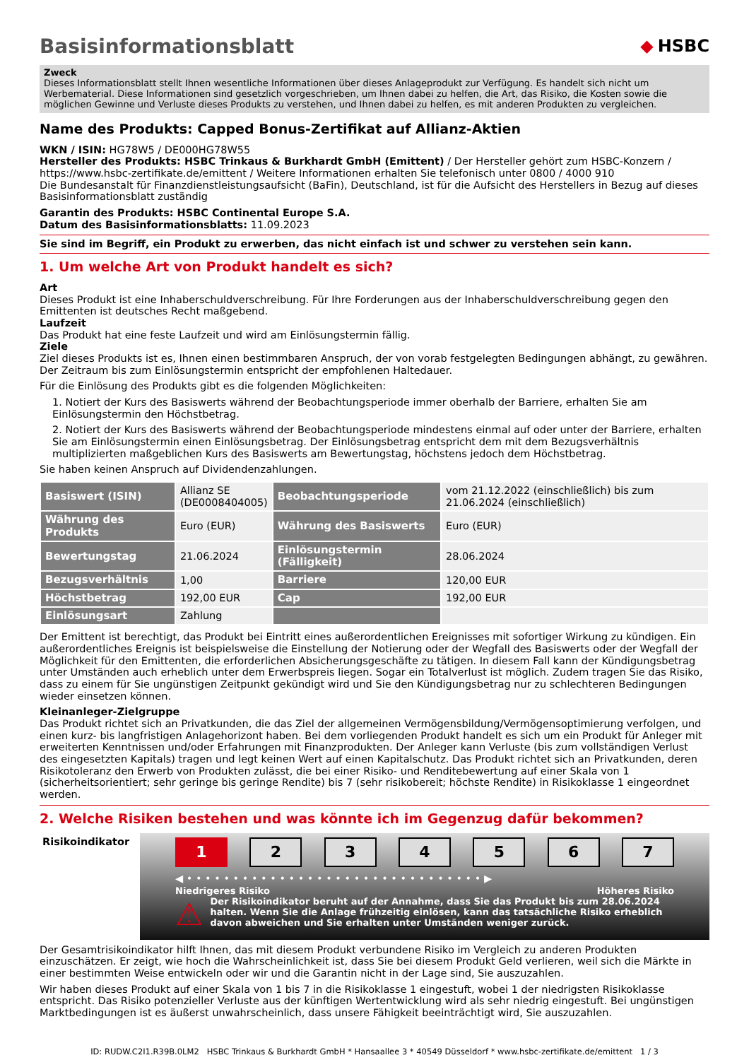Basisinformationsblatt ◆ HSBC
Zweck
Dieses Informationsblatt stellt Ihnen wesentliche Informationen über dieses Anlageprodukt zur Verfügung. Es handelt sich nicht um Werbematerial. Diese Informationen sind gesetzlich vorgeschrieben, um Ihnen dabei zu helfen, die Art, das Risiko, die Kosten sowie die möglichen Gewinne und Verluste dieses Produkts zu verstehen, und Ihnen dabei zu helfen, es mit anderen Produkten zu vergleichen.
Name des Produkts: Capped Bonus-Zertifikat auf Allianz-Aktien
WKN / ISIN: HG78W5 / DE000HG78W55
Hersteller des Produkts: HSBC Trinkaus & Burkhardt GmbH (Emittent) / Der Hersteller gehört zum HSBC-Konzern / https://www.hsbc-zertifikate.de/emittent / Weitere Informationen erhalten Sie telefonisch unter 0800 / 4000 910
Die Bundesanstalt für Finanzdienstleistungsaufsicht (BaFin), Deutschland, ist für die Aufsicht des Herstellers in Bezug auf dieses Basisinformationsblatt zuständig
Garantin des Produkts: HSBC Continental Europe S.A.
Datum des Basisinformationsblatts: 11.09.2023
Sie sind im Begriff, ein Produkt zu erwerben, das nicht einfach ist und schwer zu verstehen sein kann.
1. Um welche Art von Produkt handelt es sich?
Art
Dieses Produkt ist eine Inhaberschuldverschreibung. Für Ihre Forderungen aus der Inhaberschuldverschreibung gegen den Emittenten ist deutsches Recht maßgebend.
Laufzeit
Das Produkt hat eine feste Laufzeit und wird am Einlösungstermin fällig.
Ziele
Ziel dieses Produkts ist es, Ihnen einen bestimmbaren Anspruch, der von vorab festgelegten Bedingungen abhängt, zu gewähren. Der Zeitraum bis zum Einlösungstermin entspricht der empfohlenen Haltedauer.
Für die Einlösung des Produkts gibt es die folgenden Möglichkeiten:
1. Notiert der Kurs des Basiswerts während der Beobachtungsperiode immer oberhalb der Barriere, erhalten Sie am Einlösungstermin den Höchstbetrag.
2. Notiert der Kurs des Basiswerts während der Beobachtungsperiode mindestens einmal auf oder unter der Barriere, erhalten Sie am Einlösungstermin einen Einlösungsbetrag. Der Einlösungsbetrag entspricht dem mit dem Bezugsverhältnis multiplizierten maßgeblichen Kurs des Basiswerts am Bewertungstag, höchstens jedoch dem Höchstbetrag.
Sie haben keinen Anspruch auf Dividendenzahlungen.
| Basiswert (ISIN) | Allianz SE (DE0008404005) | Beobachtungsperiode | vom 21.12.2022 (einschließlich) bis zum 21.06.2024 (einschließlich) |
| Währung des Produkts | Euro (EUR) | Währung des Basiswerts | Euro (EUR) |
| Bewertungstag | 21.06.2024 | Einlösungstermin (Fälligkeit) | 28.06.2024 |
| Bezugsverhältnis | 1,00 | Barriere | 120,00 EUR |
| Höchstbetrag | 192,00 EUR | Cap | 192,00 EUR |
| Einlösungsart | Zahlung | | |
Der Emittent ist berechtigt, das Produkt bei Eintritt eines außerordentlichen Ereignisses mit sofortiger Wirkung zu kündigen. Ein außerordentliches Ereignis ist beispielsweise die Einstellung der Notierung oder der Wegfall des Basiswerts oder der Wegfall der Möglichkeit für den Emittenten, die erforderlichen Absicherungsgeschäfte zu tätigen. In diesem Fall kann der Kündigungsbetrag unter Umständen auch erheblich unter dem Erwerbspreis liegen. Sogar ein Totalverlust ist möglich. Zudem tragen Sie das Risiko, dass zu einem für Sie ungünstigen Zeitpunkt gekündigt wird und Sie den Kündigungsbetrag nur zu schlechteren Bedingungen wieder einsetzen können.
Kleinanleger-Zielgruppe
Das Produkt richtet sich an Privatkunden, die das Ziel der allgemeinen Vermögensbildung/Vermögensoptimierung verfolgen, und einen kurz- bis langfristigen Anlagehorizont haben. Bei dem vorliegenden Produkt handelt es sich um ein Produkt für Anleger mit erweiterten Kenntnissen und/oder Erfahrungen mit Finanzprodukten. Der Anleger kann Verluste (bis zum vollständigen Verlust des eingesetzten Kapitals) tragen und legt keinen Wert auf einen Kapitalschutz. Das Produkt richtet sich an Privatkunden, deren Risikotoleranz den Erwerb von Produkten zulässt, die bei einer Risiko- und Renditebewertung auf einer Skala von 1 (sicherheitsorientiert; sehr geringe bis geringe Rendite) bis 7 (sehr risikobereit; höchste Rendite) in Risikoklasse 1 eingeordnet werden.
2. Welche Risiken bestehen und was könnte ich im Gegenzug dafür bekommen?
Risikoindikator
1 2 3 4 5 6 7
◀ • • • • • • • • • • • • • • • • • • • • • • • • • • • • • • • • ▶
Niedrigeres Risiko Höheres Risiko
⚠ Der Risikoindikator beruht auf der Annahme, dass Sie das Produkt bis zum 28.06.2024 halten. Wenn Sie die Anlage frühzeitig einlösen, kann das tatsächliche Risiko erheblich davon abweichen und Sie erhalten unter Umständen weniger zurück.
Der Gesamtrisikoindikator hilft Ihnen, das mit diesem Produkt verbundene Risiko im Vergleich zu anderen Produkten einzuschätzen. Er zeigt, wie hoch die Wahrscheinlichkeit ist, dass Sie bei diesem Produkt Geld verlieren, weil sich die Märkte in einer bestimmten Weise entwickeln oder wir und die Garantin nicht in der Lage sind, Sie auszuzahlen.
Wir haben dieses Produkt auf einer Skala von 1 bis 7 in die Risikoklasse 1 eingestuft, wobei 1 der niedrigsten Risikoklasse entspricht. Das Risiko potenzieller Verluste aus der künftigen Wertentwicklung wird als sehr niedrig eingestuft. Bei ungünstigen Marktbedingungen ist es äußerst unwahrscheinlich, dass unsere Fähigkeit beeinträchtigt wird, Sie auszuzahlen.
ID: RUDW.C2I1.R39B.0LM2 HSBC Trinkaus & Burkhardt GmbH * Hansaallee 3 * 40549 Düsseldorf * www.hsbc-zertifikate.de/emittent 1 / 3